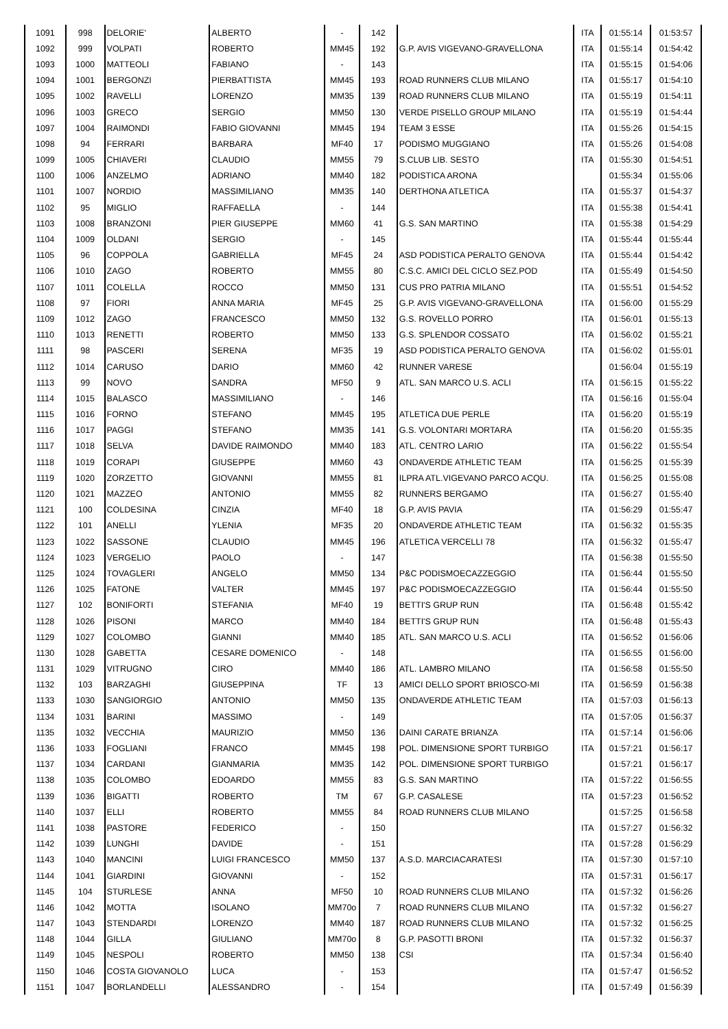| 1091 | 998 | DELORIE' | ALBERTO | - | 142 | | ITA | 01:55:14 | 01:53:57 |
| 1092 | 999 | VOLPATI | ROBERTO | MM45 | 192 | G.P. AVIS VIGEVANO-GRAVELLONA | ITA | 01:55:14 | 01:54:42 |
| 1093 | 1000 | MATTEOLI | FABIANO | - | 143 | | ITA | 01:55:15 | 01:54:06 |
| 1094 | 1001 | BERGONZI | PIERBATTISTA | MM45 | 193 | ROAD RUNNERS CLUB MILANO | ITA | 01:55:17 | 01:54:10 |
| 1095 | 1002 | RAVELLI | LORENZO | MM35 | 139 | ROAD RUNNERS CLUB MILANO | ITA | 01:55:19 | 01:54:11 |
| 1096 | 1003 | GRECO | SERGIO | MM50 | 130 | VERDE PISELLO GROUP MILANO | ITA | 01:55:19 | 01:54:44 |
| 1097 | 1004 | RAIMONDI | FABIO GIOVANNI | MM45 | 194 | TEAM 3 ESSE | ITA | 01:55:26 | 01:54:15 |
| 1098 | 94 | FERRARI | BARBARA | MF40 | 17 | PODISMO MUGGIANO | ITA | 01:55:26 | 01:54:08 |
| 1099 | 1005 | CHIAVERI | CLAUDIO | MM55 | 79 | S.CLUB LIB. SESTO | ITA | 01:55:30 | 01:54:51 |
| 1100 | 1006 | ANZELMO | ADRIANO | MM40 | 182 | PODISTICA ARONA | | 01:55:34 | 01:55:06 |
| 1101 | 1007 | NORDIO | MASSIMILIANO | MM35 | 140 | DERTHONA ATLETICA | ITA | 01:55:37 | 01:54:37 |
| 1102 | 95 | MIGLIO | RAFFAELLA | - | 144 | | ITA | 01:55:38 | 01:54:41 |
| 1103 | 1008 | BRANZONI | PIER GIUSEPPE | MM60 | 41 | G.S. SAN MARTINO | ITA | 01:55:38 | 01:54:29 |
| 1104 | 1009 | OLDANI | SERGIO | - | 145 | | ITA | 01:55:44 | 01:55:44 |
| 1105 | 96 | COPPOLA | GABRIELLA | MF45 | 24 | ASD PODISTICA PERALTO GENOVA | ITA | 01:55:44 | 01:54:42 |
| 1106 | 1010 | ZAGO | ROBERTO | MM55 | 80 | C.S.C. AMICI DEL CICLO SEZ.POD | ITA | 01:55:49 | 01:54:50 |
| 1107 | 1011 | COLELLA | ROCCO | MM50 | 131 | CUS PRO PATRIA MILANO | ITA | 01:55:51 | 01:54:52 |
| 1108 | 97 | FIORI | ANNA MARIA | MF45 | 25 | G.P. AVIS VIGEVANO-GRAVELLONA | ITA | 01:56:00 | 01:55:29 |
| 1109 | 1012 | ZAGO | FRANCESCO | MM50 | 132 | G.S. ROVELLO PORRO | ITA | 01:56:01 | 01:55:13 |
| 1110 | 1013 | RENETTI | ROBERTO | MM50 | 133 | G.S. SPLENDOR COSSATO | ITA | 01:56:02 | 01:55:21 |
| 1111 | 98 | PASCERI | SERENA | MF35 | 19 | ASD PODISTICA PERALTO GENOVA | ITA | 01:56:02 | 01:55:01 |
| 1112 | 1014 | CARUSO | DARIO | MM60 | 42 | RUNNER VARESE | | 01:56:04 | 01:55:19 |
| 1113 | 99 | NOVO | SANDRA | MF50 | 9 | ATL. SAN MARCO U.S. ACLI | ITA | 01:56:15 | 01:55:22 |
| 1114 | 1015 | BALASCO | MASSIMILIANO | - | 146 | | ITA | 01:56:16 | 01:55:04 |
| 1115 | 1016 | FORNO | STEFANO | MM45 | 195 | ATLETICA DUE PERLE | ITA | 01:56:20 | 01:55:19 |
| 1116 | 1017 | PAGGI | STEFANO | MM35 | 141 | G.S. VOLONTARI MORTARA | ITA | 01:56:20 | 01:55:35 |
| 1117 | 1018 | SELVA | DAVIDE RAIMONDO | MM40 | 183 | ATL. CENTRO LARIO | ITA | 01:56:22 | 01:55:54 |
| 1118 | 1019 | CORAPI | GIUSEPPE | MM60 | 43 | ONDAVERDE ATHLETIC TEAM | ITA | 01:56:25 | 01:55:39 |
| 1119 | 1020 | ZORZETTO | GIOVANNI | MM55 | 81 | ILPRA ATL.VIGEVANO PARCO ACQU. | ITA | 01:56:25 | 01:55:08 |
| 1120 | 1021 | MAZZEO | ANTONIO | MM55 | 82 | RUNNERS BERGAMO | ITA | 01:56:27 | 01:55:40 |
| 1121 | 100 | COLDESINA | CINZIA | MF40 | 18 | G.P. AVIS PAVIA | ITA | 01:56:29 | 01:55:47 |
| 1122 | 101 | ANELLI | YLENIA | MF35 | 20 | ONDAVERDE ATHLETIC TEAM | ITA | 01:56:32 | 01:55:35 |
| 1123 | 1022 | SASSONE | CLAUDIO | MM45 | 196 | ATLETICA VERCELLI 78 | ITA | 01:56:32 | 01:55:47 |
| 1124 | 1023 | VERGELIO | PAOLO | - | 147 | | ITA | 01:56:38 | 01:55:50 |
| 1125 | 1024 | TOVAGLERI | ANGELO | MM50 | 134 | P&C PODISMOECAZZEGGIO | ITA | 01:56:44 | 01:55:50 |
| 1126 | 1025 | FATONE | VALTER | MM45 | 197 | P&C PODISMOECAZZEGGIO | ITA | 01:56:44 | 01:55:50 |
| 1127 | 102 | BONIFORTI | STEFANIA | MF40 | 19 | BETTI'S GRUP RUN | ITA | 01:56:48 | 01:55:42 |
| 1128 | 1026 | PISONI | MARCO | MM40 | 184 | BETTI'S GRUP RUN | ITA | 01:56:48 | 01:55:43 |
| 1129 | 1027 | COLOMBO | GIANNI | MM40 | 185 | ATL. SAN MARCO U.S. ACLI | ITA | 01:56:52 | 01:56:06 |
| 1130 | 1028 | GABETTA | CESARE DOMENICO | - | 148 | | ITA | 01:56:55 | 01:56:00 |
| 1131 | 1029 | VITRUGNO | CIRO | MM40 | 186 | ATL. LAMBRO MILANO | ITA | 01:56:58 | 01:55:50 |
| 1132 | 103 | BARZAGHI | GIUSEPPINA | TF | 13 | AMICI DELLO SPORT BRIOSCO-MI | ITA | 01:56:59 | 01:56:38 |
| 1133 | 1030 | SANGIORGIO | ANTONIO | MM50 | 135 | ONDAVERDE ATHLETIC TEAM | ITA | 01:57:03 | 01:56:13 |
| 1134 | 1031 | BARINI | MASSIMO | - | 149 | | ITA | 01:57:05 | 01:56:37 |
| 1135 | 1032 | VECCHIA | MAURIZIO | MM50 | 136 | DAINI CARATE BRIANZA | ITA | 01:57:14 | 01:56:06 |
| 1136 | 1033 | FOGLIANI | FRANCO | MM45 | 198 | POL. DIMENSIONE SPORT TURBIGO | ITA | 01:57:21 | 01:56:17 |
| 1137 | 1034 | CARDANI | GIANMARIA | MM35 | 142 | POL. DIMENSIONE SPORT TURBIGO | | 01:57:21 | 01:56:17 |
| 1138 | 1035 | COLOMBO | EDOARDO | MM55 | 83 | G.S. SAN MARTINO | ITA | 01:57:22 | 01:56:55 |
| 1139 | 1036 | BIGATTI | ROBERTO | TM | 67 | G.P. CASALESE | ITA | 01:57:23 | 01:56:52 |
| 1140 | 1037 | ELLI | ROBERTO | MM55 | 84 | ROAD RUNNERS CLUB MILANO | | 01:57:25 | 01:56:58 |
| 1141 | 1038 | PASTORE | FEDERICO | - | 150 | | ITA | 01:57:27 | 01:56:32 |
| 1142 | 1039 | LUNGHI | DAVIDE | - | 151 | | ITA | 01:57:28 | 01:56:29 |
| 1143 | 1040 | MANCINI | LUIGI FRANCESCO | MM50 | 137 | A.S.D. MARCIACARATESI | ITA | 01:57:30 | 01:57:10 |
| 1144 | 1041 | GIARDINI | GIOVANNI | - | 152 | | ITA | 01:57:31 | 01:56:17 |
| 1145 | 104 | STURLESE | ANNA | MF50 | 10 | ROAD RUNNERS CLUB MILANO | ITA | 01:57:32 | 01:56:26 |
| 1146 | 1042 | MOTTA | ISOLANO | MM70o | 7 | ROAD RUNNERS CLUB MILANO | ITA | 01:57:32 | 01:56:27 |
| 1147 | 1043 | STENDARDI | LORENZO | MM40 | 187 | ROAD RUNNERS CLUB MILANO | ITA | 01:57:32 | 01:56:25 |
| 1148 | 1044 | GILLA | GIULIANO | MM70o | 8 | G.P. PASOTTI BRONI | ITA | 01:57:32 | 01:56:37 |
| 1149 | 1045 | NESPOLI | ROBERTO | MM50 | 138 | CSI | ITA | 01:57:34 | 01:56:40 |
| 1150 | 1046 | COSTA GIOVANOLO | LUCA | - | 153 | | ITA | 01:57:47 | 01:56:52 |
| 1151 | 1047 | BORLANDELLI | ALESSANDRO | - | 154 | | ITA | 01:57:49 | 01:56:39 |